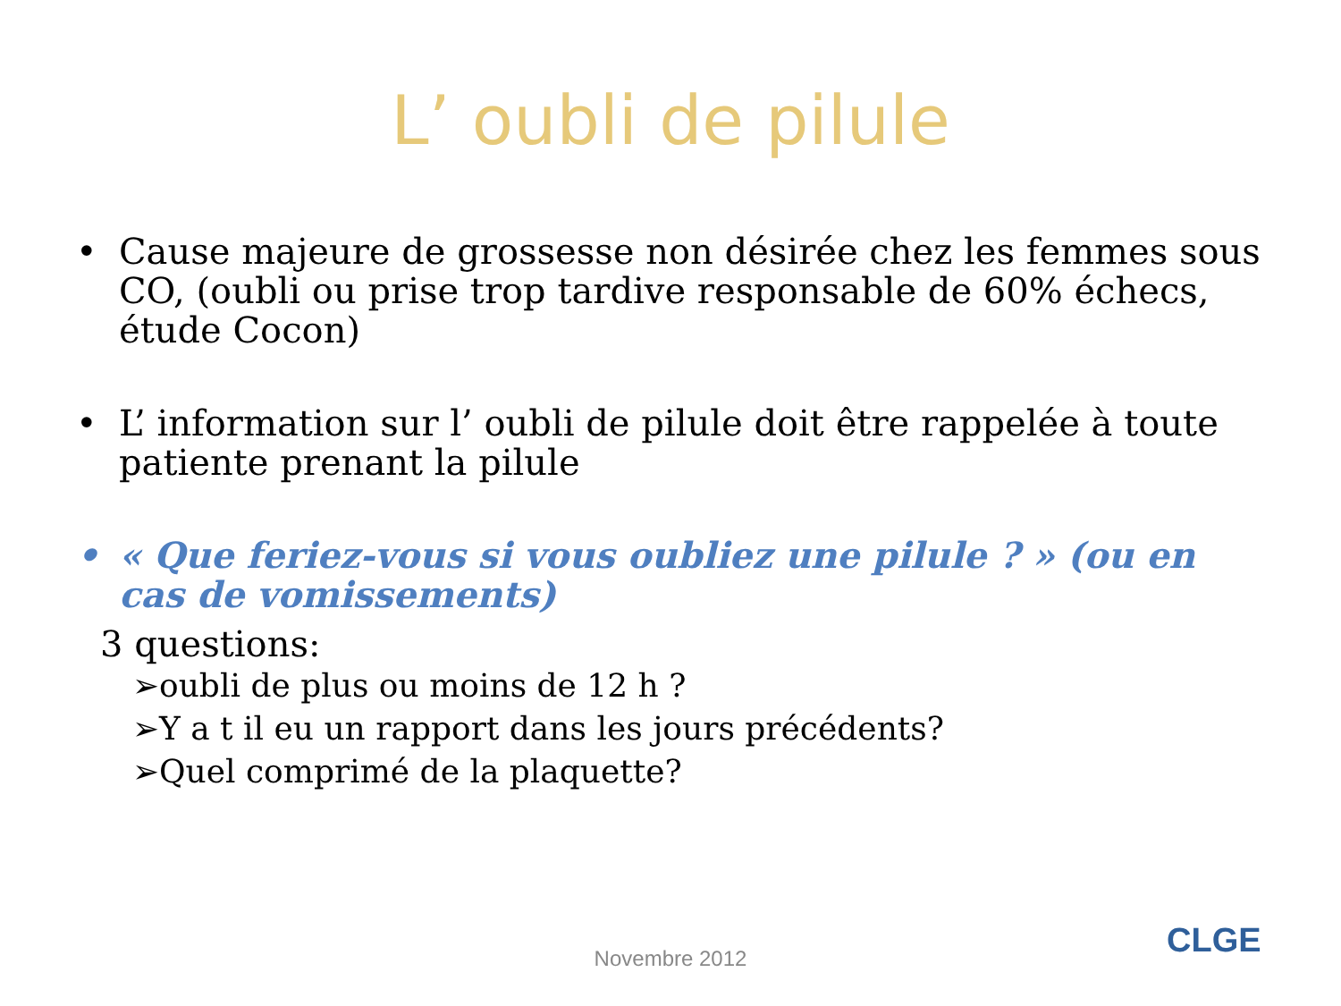L’ oubli de pilule
• Cause majeure de grossesse non désirée chez les femmes sous CO, (oubli ou prise trop tardive responsable de 60% échecs, étude Cocon)
• L’ information sur l’ oubli de pilule doit être rappelée à toute patiente prenant la pilule
• « Que feriez-vous si vous oubliez une pilule ? » (ou en cas de vomissements)
3 questions:
➢oubli de plus ou moins de 12 h ?
➢Y a t il eu un rapport dans les jours précédents?
➢Quel comprimé de la plaquette?
Novembre 2012 CLGE